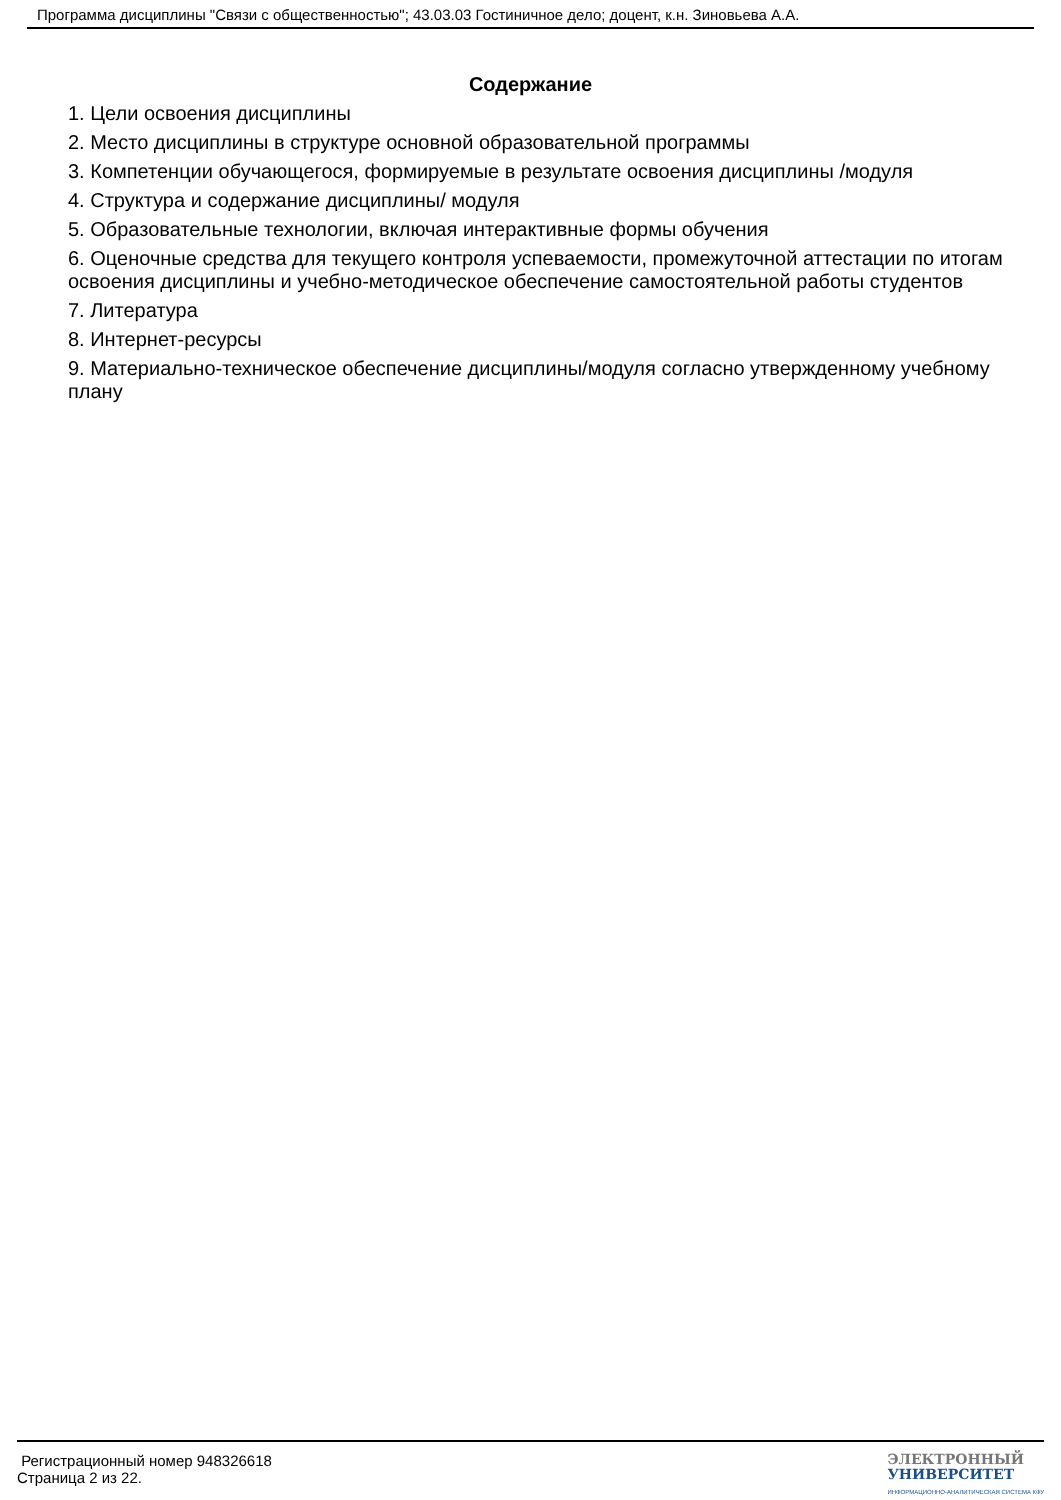Программа дисциплины "Связи с общественностью"; 43.03.03 Гостиничное дело; доцент, к.н. Зиновьева А.А.
Содержание
1. Цели освоения дисциплины
2. Место дисциплины в структуре основной образовательной программы
3. Компетенции обучающегося, формируемые в результате освоения дисциплины /модуля
4. Структура и содержание дисциплины/ модуля
5. Образовательные технологии, включая интерактивные формы обучения
6. Оценочные средства для текущего контроля успеваемости, промежуточной аттестации по итогам освоения дисциплины и учебно-методическое обеспечение самостоятельной работы студентов
7. Литература
8. Интернет-ресурсы
9. Материально-техническое обеспечение дисциплины/модуля согласно утвержденному учебному плану
Регистрационный номер 948326618
Страница 2 из 22.
ЭЛЕКТРОННЫЙ
УНИВЕРСИТЕТ
ИНФОРМАЦИОННО-АНАЛИТИЧЕСКАЯ СИСТЕМА КФУ